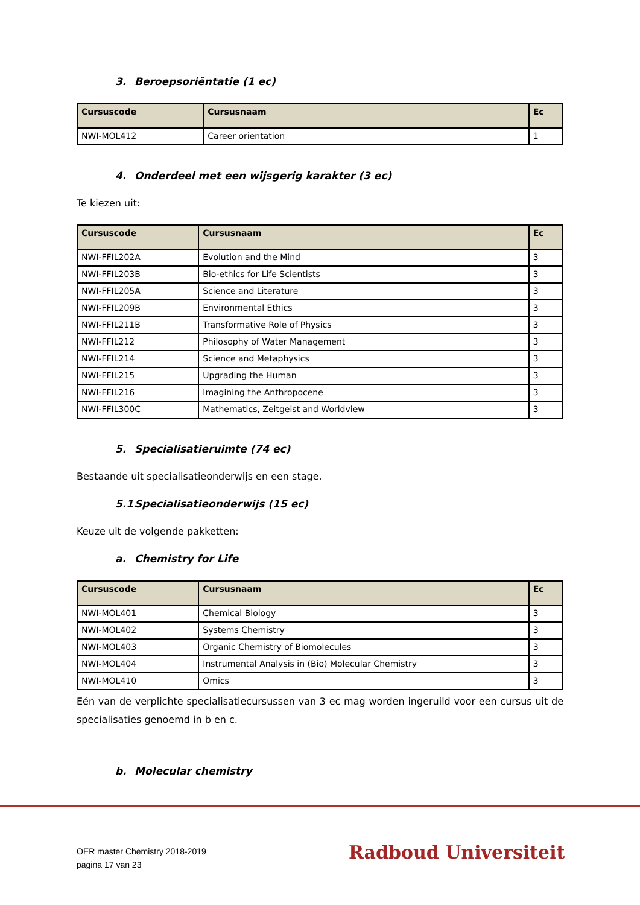3. Beroepsoriëntatie (1 ec)
| Cursuscode | Cursusnaam | Ec |
| --- | --- | --- |
| NWI-MOL412 | Career orientation | 1 |
4. Onderdeel met een wijsgerig karakter (3 ec)
Te kiezen uit:
| Cursuscode | Cursusnaam | Ec |
| --- | --- | --- |
| NWI-FFIL202A | Evolution and the Mind | 3 |
| NWI-FFIL203B | Bio-ethics for Life Scientists | 3 |
| NWI-FFIL205A | Science and Literature | 3 |
| NWI-FFIL209B | Environmental Ethics | 3 |
| NWI-FFIL211B | Transformative Role of Physics | 3 |
| NWI-FFIL212 | Philosophy of Water Management | 3 |
| NWI-FFIL214 | Science and Metaphysics | 3 |
| NWI-FFIL215 | Upgrading the Human | 3 |
| NWI-FFIL216 | Imagining the Anthropocene | 3 |
| NWI-FFIL300C | Mathematics, Zeitgeist and Worldview | 3 |
5. Specialisatieruimte (74 ec)
Bestaande uit specialisatieonderwijs en een stage.
5.1. Specialisatieonderwijs (15 ec)
Keuze uit de volgende pakketten:
a. Chemistry for Life
| Cursuscode | Cursusnaam | Ec |
| --- | --- | --- |
| NWI-MOL401 | Chemical Biology | 3 |
| NWI-MOL402 | Systems Chemistry | 3 |
| NWI-MOL403 | Organic Chemistry of Biomolecules | 3 |
| NWI-MOL404 | Instrumental Analysis in (Bio) Molecular Chemistry | 3 |
| NWI-MOL410 | Omics | 3 |
Eén van de verplichte specialisatiecursussen van 3 ec mag worden ingeruild voor een cursus uit de specialisaties genoemd in b en c.
b. Molecular chemistry
OER master Chemistry 2018-2019
pagina 17 van 23
Radboud Universiteit